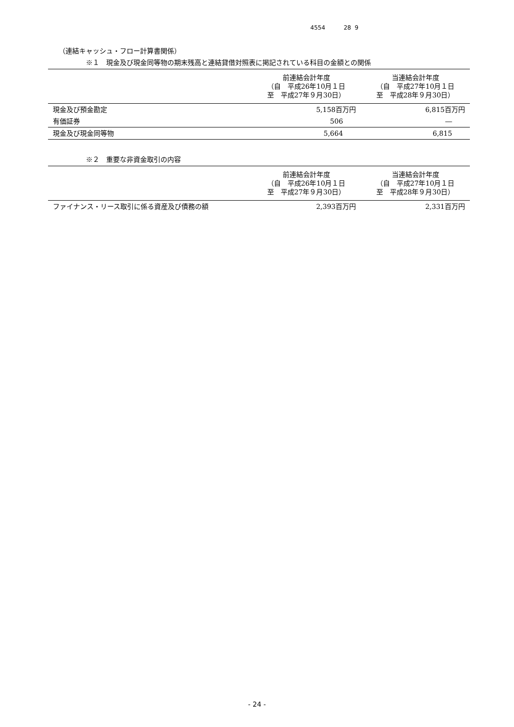4554 28 9
（連結キャッシュ・フロー計算書関係）
※１　現金及び現金同等物の期末残高と連結貸借対照表に掲記されている科目の金額との関係
| | 前連結会計年度 （自 平成26年10月１日 至 平成27年９月30日） | 当連結会計年度 （自 平成27年10月１日 至 平成28年９月30日） |
| --- | --- | --- |
| 現金及び預金勘定 | 5,158百万円 | 6,815百万円 |
| 有価証券 | 506 | ― |
| 現金及び現金同等物 | 5,664 | 6,815 |
※２　重要な非資金取引の内容
| | 前連結会計年度 （自 平成26年10月１日 至 平成27年９月30日） | 当連結会計年度 （自 平成27年10月１日 至 平成28年９月30日） |
| --- | --- | --- |
| ファイナンス・リース取引に係る資産及び債務の額 | 2,393百万円 | 2,331百万円 |
- 24 -